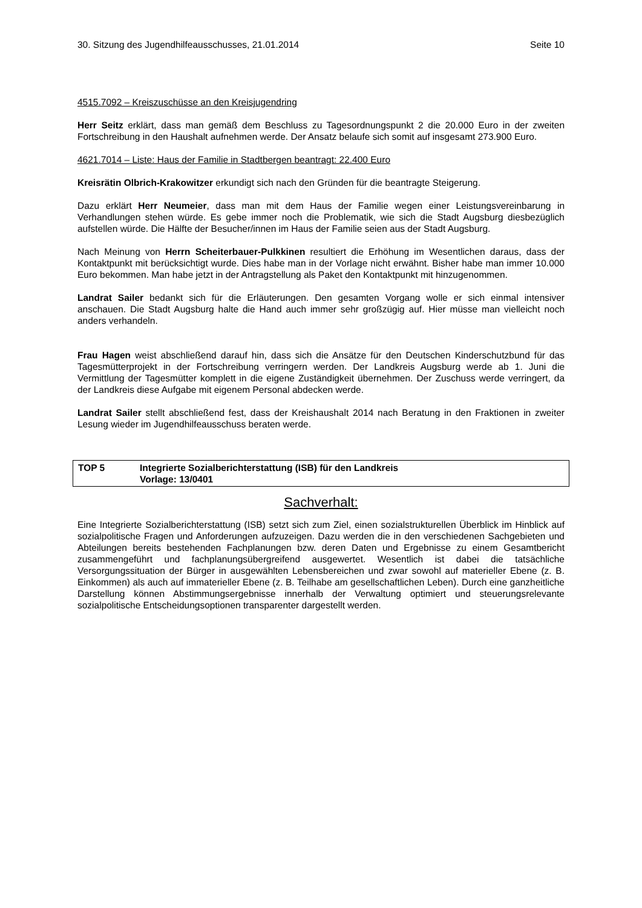30. Sitzung des Jugendhilfeausschusses, 21.01.2014 Seite 10
4515.7092 – Kreiszuschüsse an den Kreisjugendring
Herr Seitz erklärt, dass man gemäß dem Beschluss zu Tagesordnungspunkt 2 die 20.000 Euro in der zweiten Fortschreibung in den Haushalt aufnehmen werde. Der Ansatz belaufe sich somit auf insgesamt 273.900 Euro.
4621.7014 – Liste: Haus der Familie in Stadtbergen beantragt: 22.400 Euro
Kreisrätin Olbrich-Krakowitzer erkundigt sich nach den Gründen für die beantragte Steigerung.
Dazu erklärt Herr Neumeier, dass man mit dem Haus der Familie wegen einer Leistungsvereinbarung in Verhandlungen stehen würde. Es gebe immer noch die Problematik, wie sich die Stadt Augsburg diesbezüglich aufstellen würde. Die Hälfte der Besucher/innen im Haus der Familie seien aus der Stadt Augsburg.
Nach Meinung von Herrn Scheiterbauer-Pulkkinen resultiert die Erhöhung im Wesentlichen daraus, dass der Kontaktpunkt mit berücksichtigt wurde. Dies habe man in der Vorlage nicht erwähnt. Bisher habe man immer 10.000 Euro bekommen. Man habe jetzt in der Antragstellung als Paket den Kontaktpunkt mit hinzugenommen.
Landrat Sailer bedankt sich für die Erläuterungen. Den gesamten Vorgang wolle er sich einmal intensiver anschauen. Die Stadt Augsburg halte die Hand auch immer sehr großzügig auf. Hier müsse man vielleicht noch anders verhandeln.
Frau Hagen weist abschließend darauf hin, dass sich die Ansätze für den Deutschen Kinderschutzbund für das Tagesmütterprojekt in der Fortschreibung verringern werden. Der Landkreis Augsburg werde ab 1. Juni die Vermittlung der Tagesmütter komplett in die eigene Zuständigkeit übernehmen. Der Zuschuss werde verringert, da der Landkreis diese Aufgabe mit eigenem Personal abdecken werde.
Landrat Sailer stellt abschließend fest, dass der Kreishaushalt 2014 nach Beratung in den Fraktionen in zweiter Lesung wieder im Jugendhilfeausschuss beraten werde.
TOP 5 Integrierte Sozialberichterstattung (ISB) für den Landkreis
Vorlage: 13/0401
Sachverhalt:
Eine Integrierte Sozialberichterstattung (ISB) setzt sich zum Ziel, einen sozialstrukturellen Überblick im Hinblick auf sozialpolitische Fragen und Anforderungen aufzuzeigen. Dazu werden die in den verschiedenen Sachgebieten und Abteilungen bereits bestehenden Fachplanungen bzw. deren Daten und Ergebnisse zu einem Gesamtbericht zusammengeführt und fachplanungsübergreifend ausgewertet. Wesentlich ist dabei die tatsächliche Versorgungssituation der Bürger in ausgewählten Lebensbereichen und zwar sowohl auf materieller Ebene (z. B. Einkommen) als auch auf immaterieller Ebene (z. B. Teilhabe am gesellschaftlichen Leben). Durch eine ganzheitliche Darstellung können Abstimmungsergebnisse innerhalb der Verwaltung optimiert und steuerungsrelevante sozialpolitische Entscheidungsoptionen transparenter dargestellt werden.